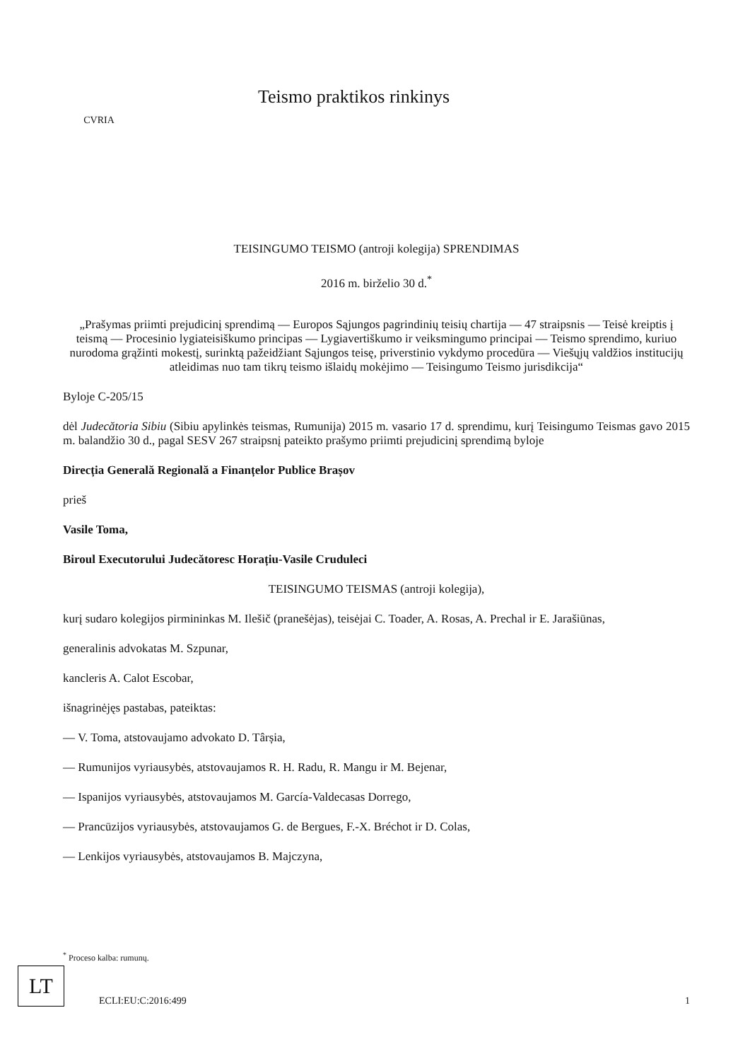CVRIA
Teismo praktikos rinkinys
TEISINGUMO TEISMO (antroji kolegija) SPRENDIMAS
2016 m. birželio 30 d.<sup>*</sup>
„Prašymas priimti prejudicinį sprendimą — Europos Sąjungos pagrindinių teisių chartija — 47 straipsnis — Teisė kreiptis į teismą — Procesinio lygiateisiškumo principas — Lygiavertiškumo ir veiksmingumo principai — Teismo sprendimo, kuriuo nurodoma grąžinti mokestį, surinktą pažeidžiant Sąjungos teisę, priverstinio vykdymo procedūra — Viešųjų valdžios institucijų atleidimas nuo tam tikrų teismo išlaidų mokėjimo — Teisingumo Teismo jurisdikcija“
Byloje C-205/15
dėl Judecătoria Sibiu (Sibiu apylinkės teismas, Rumunija) 2015 m. vasario 17 d. sprendimu, kurį Teisingumo Teismas gavo 2015 m. balandžio 30 d., pagal SESV 267 straipsnį pateikto prašymo priimti prejudicinį sprendimą byloje
Direcția Generală Regională a Finanțelor Publice Brașov
prieš
Vasile Toma,
Biroul Executorului Judecătoresc Horațiu-Vasile Cruduleci
TEISINGUMO TEISMAS (antroji kolegija),
kurį sudaro kolegijos pirmininkas M. Ilešič (pranešėjas), teisėjai C. Toader, A. Rosas, A. Prechal ir E. Jarašiūnas,
generalinis advokatas M. Szpunar,
kancleris A. Calot Escobar,
išnagrinėjęs pastabas, pateiktas:
— V. Toma, atstovaujamo advokato D. Târșia,
— Rumunijos vyriausybės, atstovaujamos R. H. Radu, R. Mangu ir M. Bejenar,
— Ispanijos vyriausybės, atstovaujamos M. García-Valdecasas Dorrego,
— Prancūzijos vyriausybės, atstovaujamos G. de Bergues, F.-X. Bréchot ir D. Colas,
— Lenkijos vyriausybės, atstovaujamos B. Majczyna,
<sup>*</sup> Proceso kalba: rumunų.
LT
ECLI:EU:C:2016:499 1